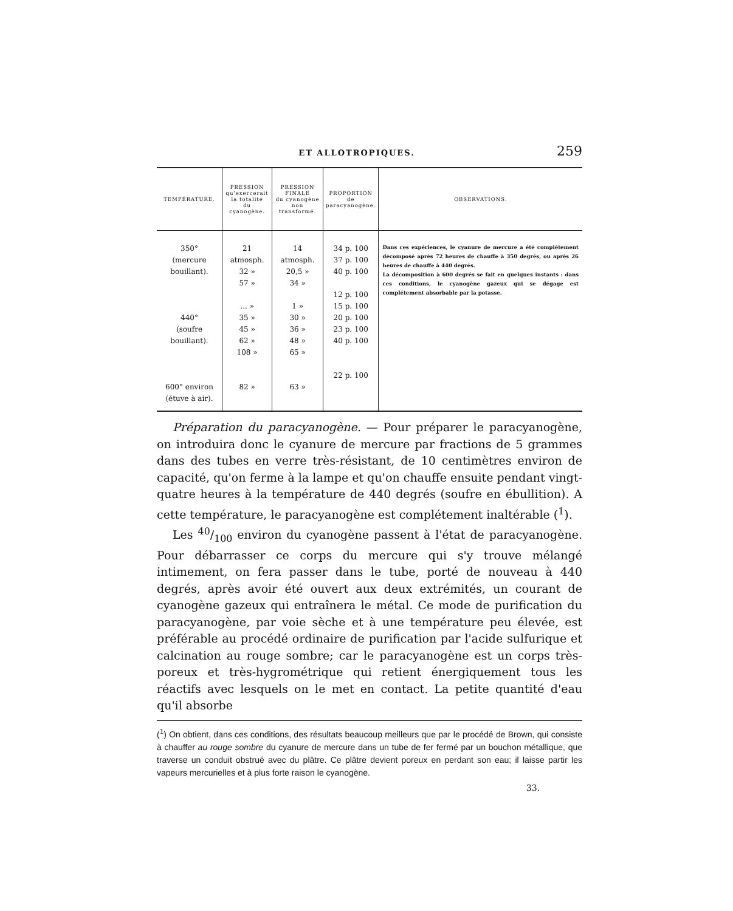ET ALLOTROPIQUES. 259
| TEMPÉRATURE. | PRESSION qu'exercerait la totalité du cyanogène. | PRESSION FINALE du cyanogène non transformé. | PROPORTION de paracyanogène. | OBSERVATIONS. |
| --- | --- | --- | --- | --- |
| 350° (mercure bouillant). 440° (soufre bouillant). 600° environ (étuve à air). | 21 atmosph. 32 » 57 » ... » 35 » 45 » 62 » 108 » 82 » | 14 atmosph. 20,5 » 34 » 1 » 30 » 36 » 48 » 65 » 63 » | 34 p. 100 37 p. 100 40 p. 100 12 p. 100 15 p. 100 20 p. 100 23 p. 100 40 p. 100 22 p. 100 | Dans ces expériences, le cyanure de mercure a été complétement décomposé après 72 heures de chauffe à 350 degrés, ou après 26 heures de chauffe à 440 degrés. La décomposition à 600 degrés se fait en quelques instants : dans ces conditions, le cyanogène gazeux qui se dégage est complétement absorbable par la potasse. |
Préparation du paracyanogène. — Pour préparer le paracyanogène, on introduira donc le cyanure de mercure par fractions de 5 grammes dans des tubes en verre très-résistant, de 10 centimètres environ de capacité, qu'on ferme à la lampe et qu'on chauffe ensuite pendant vingt-quatre heures à la température de 440 degrés (soufre en ébullition). A cette température, le paracyanogène est complétement inaltérable (<sup>1</sup>).
Les 40/100 environ du cyanogène passent à l'état de paracyanogène. Pour débarrasser ce corps du mercure qui s'y trouve mélangé intimement, on fera passer dans le tube, porté de nouveau à 440 degrés, après avoir été ouvert aux deux extrémités, un courant de cyanogène gazeux qui entraînera le métal. Ce mode de purification du paracyanogène, par voie sèche et à une température peu élevée, est préférable au procédé ordinaire de purification par l'acide sulfurique et calcination au rouge sombre; car le paracyanogène est un corps très-poreux et très-hygrométrique qui retient énergiquement tous les réactifs avec lesquels on le met en contact. La petite quantité d'eau qu'il absorbe
(<sup>1</sup>) On obtient, dans ces conditions, des résultats beaucoup meilleurs que par le procédé de Brown, qui consiste à chauffer au rouge sombre du cyanure de mercure dans un tube de fer fermé par un bouchon métallique, que traverse un conduit obstrué avec du plâtre. Ce plâtre devient poreux en perdant son eau; il laisse partir les vapeurs mercurielles et à plus forte raison le cyanogène.
33.